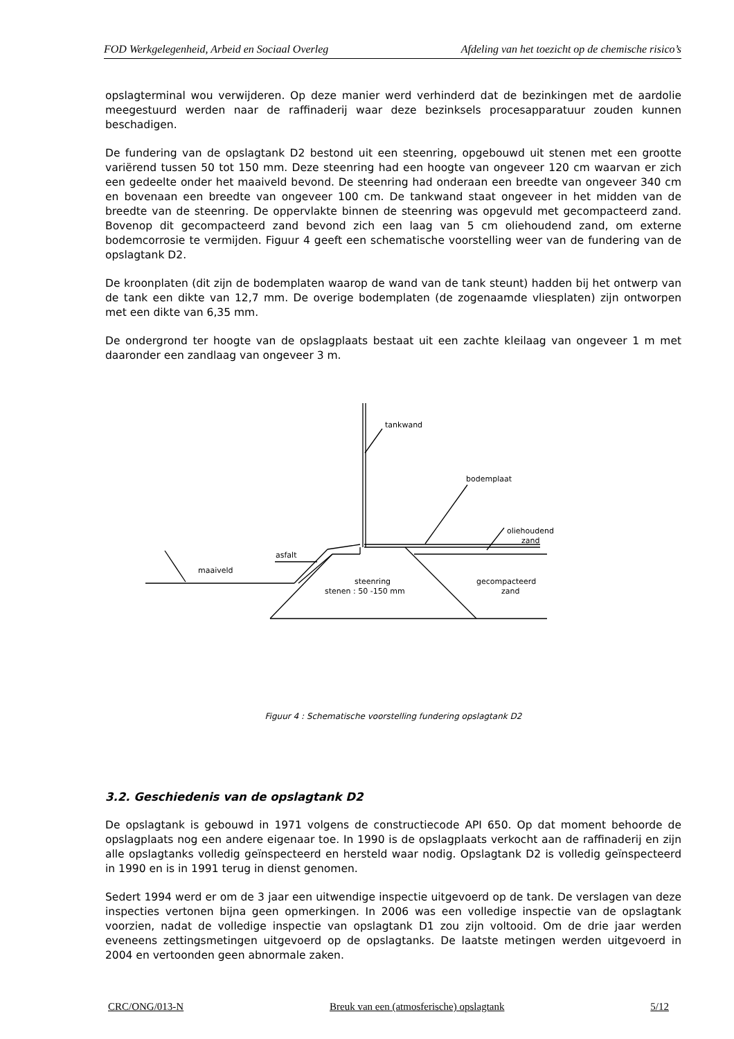FOD Werkgelegenheid, Arbeid en Sociaal Overleg Afdeling van het toezicht op de chemische risico’s
opslagterminal wou verwijderen. Op deze manier werd verhinderd dat de bezinkingen met de aardolie meegestuurd werden naar de raffinaderij waar deze bezinksels procesapparatuur zouden kunnen beschadigen.
De fundering van de opslagtank D2 bestond uit een steenring, opgebouwd uit stenen met een grootte variërend tussen 50 tot 150 mm. Deze steenring had een hoogte van ongeveer 120 cm waarvan er zich een gedeelte onder het maaiveld bevond. De steenring had onderaan een breedte van ongeveer 340 cm en bovenaan een breedte van ongeveer 100 cm. De tankwand staat ongeveer in het midden van de breedte van de steenring. De oppervlakte binnen de steenring was opgevuld met gecompacteerd zand. Bovenop dit gecompacteerd zand bevond zich een laag van 5 cm oliehoudend zand, om externe bodemcorrosie te vermijden. Figuur 4 geeft een schematische voorstelling weer van de fundering van de opslagtank D2.
De kroonplaten (dit zijn de bodemplaten waarop de wand van de tank steunt) hadden bij het ontwerp van de tank een dikte van 12,7 mm. De overige bodemplaten (de zogenaamde vliesplaten) zijn ontworpen met een dikte van 6,35 mm.
De ondergrond ter hoogte van de opslagplaats bestaat uit een zachte kleilaag van ongeveer 1 m met daaronder een zandlaag van ongeveer 3 m.
tankwand
bodemplaat
oliehoudend
zand
asfalt
maaiveld
steenring
stenen : 50 -150 mm
gecompacteerd
zand
Figuur 4 : Schematische voorstelling fundering opslagtank D2
3.2. Geschiedenis van de opslagtank D2
De opslagtank is gebouwd in 1971 volgens de constructiecode API 650. Op dat moment behoorde de opslagplaats nog een andere eigenaar toe. In 1990 is de opslagplaats verkocht aan de raffinaderij en zijn alle opslagtanks volledig geïnspecteerd en hersteld waar nodig. Opslagtank D2 is volledig geïnspecteerd in 1990 en is in 1991 terug in dienst genomen.
Sedert 1994 werd er om de 3 jaar een uitwendige inspectie uitgevoerd op de tank. De verslagen van deze inspecties vertonen bijna geen opmerkingen. In 2006 was een volledige inspectie van de opslagtank voorzien, nadat de volledige inspectie van opslagtank D1 zou zijn voltooid. Om de drie jaar werden eveneens zettingsmetingen uitgevoerd op de opslagtanks. De laatste metingen werden uitgevoerd in 2004 en vertoonden geen abnormale zaken.
CRC/ONG/013-N Breuk van een (atmosferische) opslagtank 5/12